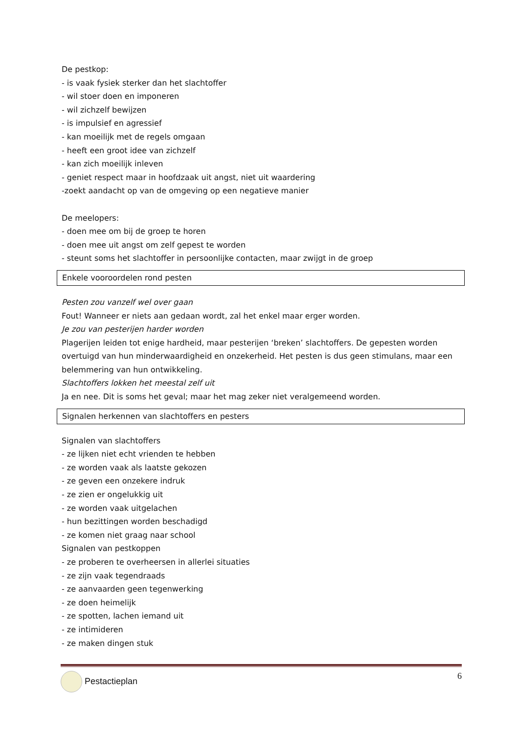De pestkop:
- is vaak fysiek sterker dan het slachtoffer
- wil stoer doen en imponeren
- wil zichzelf bewijzen
- is impulsief en agressief
- kan moeilijk met de regels omgaan
- heeft een groot idee van zichzelf
- kan zich moeilijk inleven
- geniet respect maar in hoofdzaak uit angst, niet uit waardering
-zoekt aandacht op van de omgeving op een negatieve manier
De meelopers:
- doen mee om bij de groep te horen
- doen mee uit angst om zelf gepest te worden
- steunt soms het slachtoffer in persoonlijke contacten, maar zwijgt in de groep
Enkele vooroordelen rond pesten
Pesten zou vanzelf wel over gaan
Fout! Wanneer er niets aan gedaan wordt, zal het enkel maar erger worden.
Je zou van pesterijen harder worden
Plagerijen leiden tot enige hardheid, maar pesterijen ‘breken’ slachtoffers. De gepesten worden overtuigd van hun minderwaardigheid en onzekerheid. Het pesten is dus geen stimulans, maar een belemmering van hun ontwikkeling.
Slachtoffers lokken het meestal zelf uit
Ja en nee. Dit is soms het geval; maar het mag zeker niet veralgemeend worden.
Signalen herkennen van slachtoffers en pesters
Signalen van slachtoffers
- ze lijken niet echt vrienden te hebben
- ze worden vaak als laatste gekozen
- ze geven een onzekere indruk
- ze zien er ongelukkig uit
- ze worden vaak uitgelachen
- hun bezittingen worden beschadigd
- ze komen niet graag naar school
Signalen van pestkoppen
- ze proberen te overheersen in allerlei situaties
- ze zijn vaak tegendraads
- ze aanvaarden geen tegenwerking
- ze doen heimelijk
- ze spotten, lachen iemand uit
- ze intimideren
- ze maken dingen stuk
Pestactieplan 6